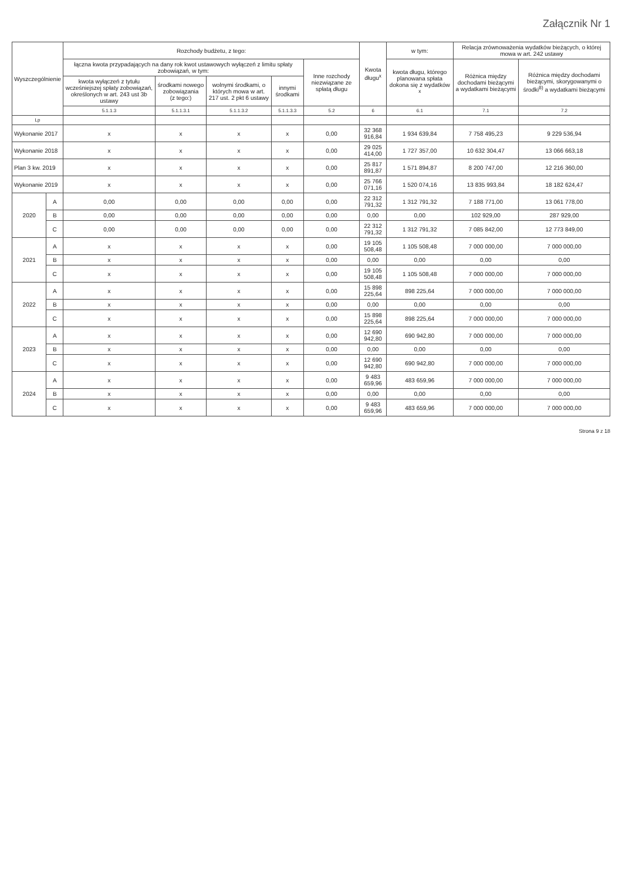Załącznik Nr 1
| Wyszczególnienie | | Rozchody budżetu, z tego: | | | | | Kwota długu<sup>x</sup> | w tym: | Relacja zrównoważenia wydatków bieżących, o której mowa w art. 242 ustawy | |
| --- | --- | --- | --- | --- | --- | --- | --- | --- | --- | --- |
| | | łączna kwota przypadających na dany rok kwot ustawowych wyłączeń z limitu spłaty zobowiązań, w tym: | | | | Inne rozchody niezwiązane ze spłatą długu | | kwota długu, którego planowana spłata dokona się z wydatków <sup>x</sup> | Różnica między dochodami bieżącymi a wydatkami bieżącymi | Różnica między dochodami bieżącymi, skorygowanymi o środki<sup>8)</sup> a wydatkami bieżącymi |
| | | kwota wyłączeń z tytułu wcześniejszej spłaty zobowiązań, określonych w art. 243 ust 3b ustawy | środkami nowego zobowiązania (z tego:) | wolnymi środkami, o których mowa w art. 217 ust. 2 pkt 6 ustawy | innymi środkami | | | | | |
| | | 5.1.1.3 | 5.1.1.3.1 | 5.1.1.3.2 | 5.1.1.3.3 | 5.2 | 6 | 6.1 | 7.1 | 7.2 |
| Lp | | | | | | | | | | |
| Wykonanie 2017 | | x | x | x | x | 0,00 | 32 368 916,84 | 1 934 639,84 | 7 758 495,23 | 9 229 536,94 |
| Wykonanie 2018 | | x | x | x | x | 0,00 | 29 025 414,00 | 1 727 357,00 | 10 632 304,47 | 13 066 663,18 |
| Plan 3 kw. 2019 | | x | x | x | x | 0,00 | 25 817 891,87 | 1 571 894,87 | 8 200 747,00 | 12 216 360,00 |
| Wykonanie 2019 | | x | x | x | x | 0,00 | 25 766 071,16 | 1 520 074,16 | 13 835 993,84 | 18 182 624,47 |
| 2020 | A | 0,00 | 0,00 | 0,00 | 0,00 | 0,00 | 22 312 791,32 | 1 312 791,32 | 7 188 771,00 | 13 061 778,00 |
| | B | 0,00 | 0,00 | 0,00 | 0,00 | 0,00 | 0,00 | 0,00 | 102 929,00 | 287 929,00 |
| | C | 0,00 | 0,00 | 0,00 | 0,00 | 0,00 | 22 312 791,32 | 1 312 791,32 | 7 085 842,00 | 12 773 849,00 |
| 2021 | A | x | x | x | x | 0,00 | 19 105 508,48 | 1 105 508,48 | 7 000 000,00 | 7 000 000,00 |
| | B | x | x | x | x | 0,00 | 0,00 | 0,00 | 0,00 | 0,00 |
| | C | x | x | x | x | 0,00 | 19 105 508,48 | 1 105 508,48 | 7 000 000,00 | 7 000 000,00 |
| 2022 | A | x | x | x | x | 0,00 | 15 898 225,64 | 898 225,64 | 7 000 000,00 | 7 000 000,00 |
| | B | x | x | x | x | 0,00 | 0,00 | 0,00 | 0,00 | 0,00 |
| | C | x | x | x | x | 0,00 | 15 898 225,64 | 898 225,64 | 7 000 000,00 | 7 000 000,00 |
| 2023 | A | x | x | x | x | 0,00 | 12 690 942,80 | 690 942,80 | 7 000 000,00 | 7 000 000,00 |
| | B | x | x | x | x | 0,00 | 0,00 | 0,00 | 0,00 | 0,00 |
| | C | x | x | x | x | 0,00 | 12 690 942,80 | 690 942,80 | 7 000 000,00 | 7 000 000,00 |
| 2024 | A | x | x | x | x | 0,00 | 9 483 659,96 | 483 659,96 | 7 000 000,00 | 7 000 000,00 |
| | B | x | x | x | x | 0,00 | 0,00 | 0,00 | 0,00 | 0,00 |
| | C | x | x | x | x | 0,00 | 9 483 659,96 | 483 659,96 | 7 000 000,00 | 7 000 000,00 |
Strona 9 z 18